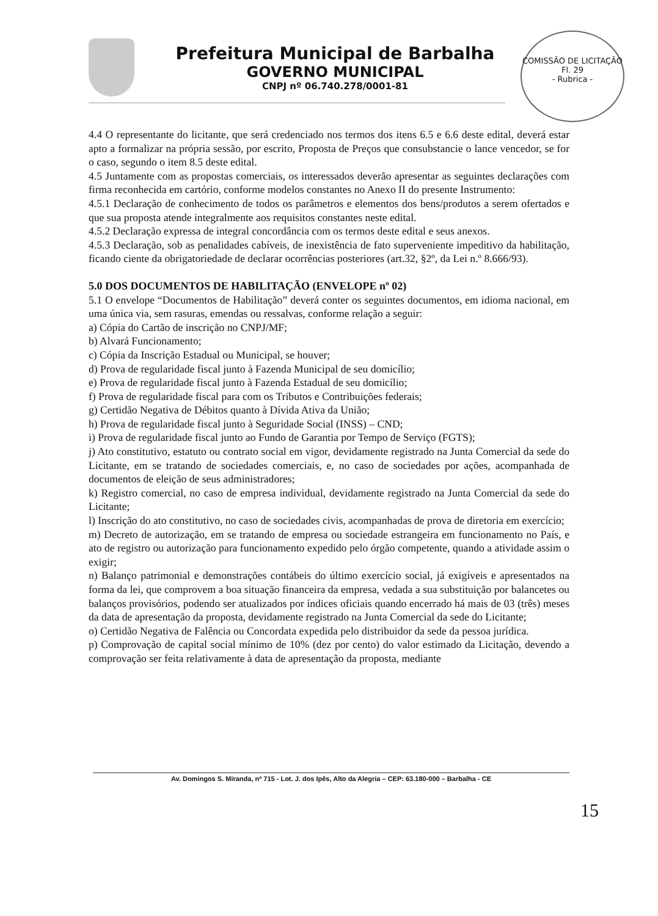Prefeitura Municipal de Barbalha
GOVERNO MUNICIPAL
CNPJ nº 06.740.278/0001-81
COMISSÃO DE LICITAÇÃO
Fl. 29
- Rubrica -
4.4 O representante do licitante, que será credenciado nos termos dos itens 6.5 e 6.6 deste edital, deverá estar apto a formalizar na própria sessão, por escrito, Proposta de Preços que consubstancie o lance vencedor, se for o caso, segundo o item 8.5 deste edital.
4.5 Juntamente com as propostas comerciais, os interessados deverão apresentar as seguintes declarações com firma reconhecida em cartório, conforme modelos constantes no Anexo II do presente Instrumento:
4.5.1 Declaração de conhecimento de todos os parâmetros e elementos dos bens/produtos a serem ofertados e que sua proposta atende integralmente aos requisitos constantes neste edital.
4.5.2 Declaração expressa de integral concordância com os termos deste edital e seus anexos.
4.5.3 Declaração, sob as penalidades cabíveis, de inexistência de fato superveniente impeditivo da habilitação, ficando ciente da obrigatoriedade de declarar ocorrências posteriores (art.32, §2º, da Lei n.º 8.666/93).
5.0 DOS DOCUMENTOS DE HABILITAÇÃO (ENVELOPE nº 02)
5.1 O envelope “Documentos de Habilitação” deverá conter os seguintes documentos, em idioma nacional, em uma única via, sem rasuras, emendas ou ressalvas, conforme relação a seguir:
a) Cópia do Cartão de inscrição no CNPJ/MF;
b) Alvará Funcionamento;
c) Cópia da Inscrição Estadual ou Municipal, se houver;
d) Prova de regularidade fiscal junto à Fazenda Municipal de seu domicílio;
e) Prova de regularidade fiscal junto à Fazenda Estadual de seu domicílio;
f) Prova de regularidade fiscal para com os Tributos e Contribuições federais;
g) Certidão Negativa de Débitos quanto à Dívida Ativa da União;
h) Prova de regularidade fiscal junto à Seguridade Social (INSS) – CND;
i) Prova de regularidade fiscal junto ao Fundo de Garantia por Tempo de Serviço (FGTS);
j) Ato constitutivo, estatuto ou contrato social em vigor, devidamente registrado na Junta Comercial da sede do Licitante, em se tratando de sociedades comerciais, e, no caso de sociedades por ações, acompanhada de documentos de eleição de seus administradores;
k) Registro comercial, no caso de empresa individual, devidamente registrado na Junta Comercial da sede do Licitante;
l) Inscrição do ato constitutivo, no caso de sociedades civis, acompanhadas de prova de diretoria em exercício;
m) Decreto de autorização, em se tratando de empresa ou sociedade estrangeira em funcionamento no País, e ato de registro ou autorização para funcionamento expedido pelo órgão competente, quando a atividade assim o exigir;
n) Balanço patrimonial e demonstrações contábeis do último exercício social, já exigíveis e apresentados na forma da lei, que comprovem a boa situação financeira da empresa, vedada a sua substituição por balancetes ou balanços provisórios, podendo ser atualizados por índices oficiais quando encerrado há mais de 03 (três) meses da data de apresentação da proposta, devidamente registrado na Junta Comercial da sede do Licitante;
o) Certidão Negativa de Falência ou Concordata expedida pelo distribuidor da sede da pessoa jurídica.
p) Comprovação de capital social mínimo de 10% (dez por cento) do valor estimado da Licitação, devendo a comprovação ser feita relativamente à data de apresentação da proposta, mediante
Av. Domingos S. Miranda, nº 715 - Lot. J. dos Ipês, Alto da Alegria – CEP: 63.180-000 – Barbalha - CE
15